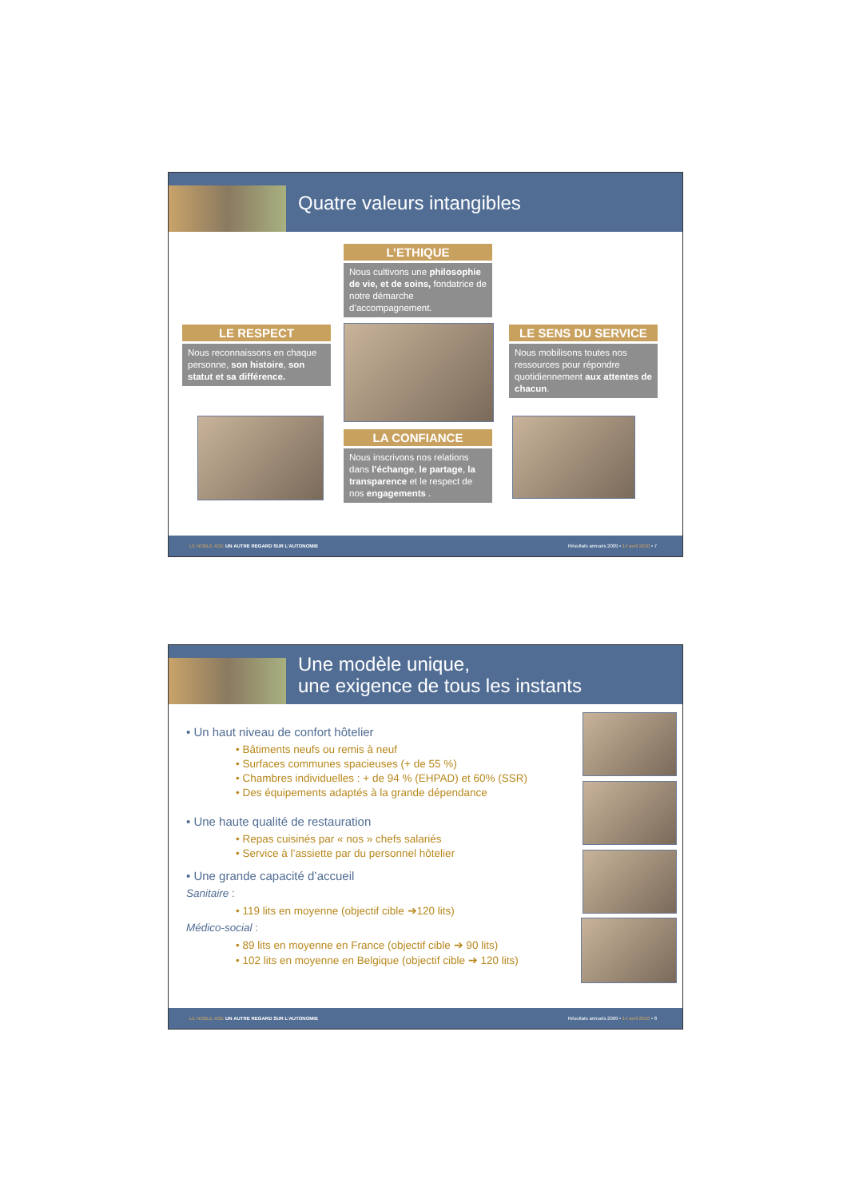Quatre valeurs intangibles
L’ETHIQUE
Nous cultivons une philosophie de vie, et de soins, fondatrice de notre démarche d’accompagnement.
LE RESPECT
Nous reconnaissons en chaque personne, son histoire, son statut et sa différence.
LE SENS DU SERVICE
Nous mobilisons toutes nos ressources pour répondre quotidiennement aux attentes de chacun.
LA CONFIANCE
Nous inscrivons nos relations dans l’échange, le partage, la transparence et le respect de nos engagements .
LE NOBLE AGE UN AUTRE REGARD SUR L’AUTONOMIE Résultats annuels 2009 • 14 avril 2010 • 7
Une modèle unique,
une exigence de tous les instants
• Un haut niveau de confort hôtelier
• Bâtiments neufs ou remis à neuf
• Surfaces communes spacieuses (+ de 55 %)
• Chambres individuelles : + de 94 % (EHPAD) et 60% (SSR)
• Des équipements adaptés à la grande dépendance
• Une haute qualité de restauration
• Repas cuisinés par « nos » chefs salariés
• Service à l’assiette par du personnel hôtelier
• Une grande capacité d’accueil
Sanitaire :
• 119 lits en moyenne (objectif cible ➔120 lits)
Médico-social :
• 89 lits en moyenne en France (objectif cible ➔ 90 lits)
• 102 lits en moyenne en Belgique (objectif cible ➔ 120 lits)
LE NOBLE AGE UN AUTRE REGARD SUR L’AUTONOMIE Résultats annuels 2009 • 14 avril 2010 • 8